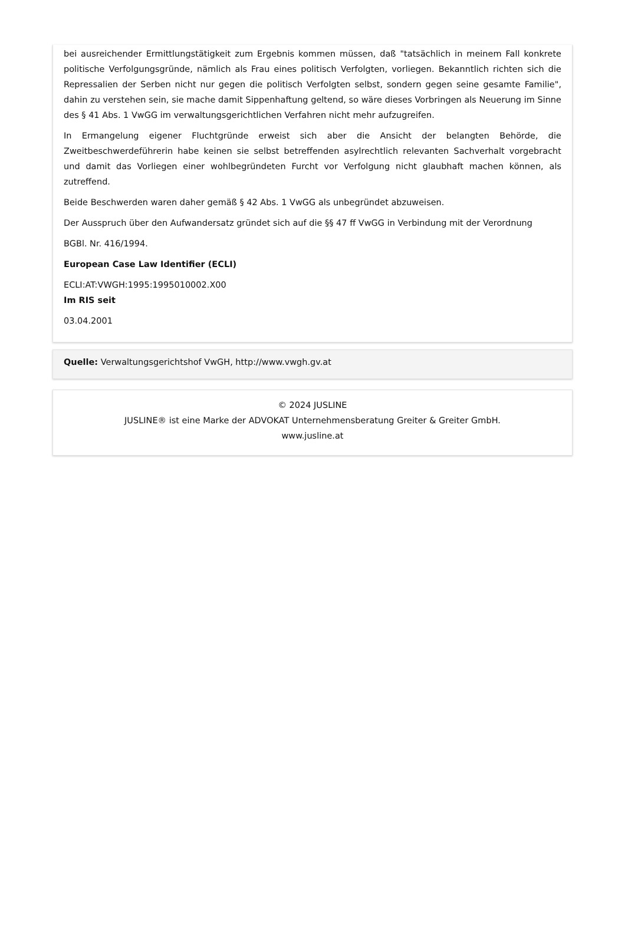bei ausreichender Ermittlungstätigkeit zum Ergebnis kommen müssen, daß "tatsächlich in meinem Fall konkrete politische Verfolgungsgründe, nämlich als Frau eines politisch Verfolgten, vorliegen. Bekanntlich richten sich die Repressalien der Serben nicht nur gegen die politisch Verfolgten selbst, sondern gegen seine gesamte Familie", dahin zu verstehen sein, sie mache damit Sippenhaftung geltend, so wäre dieses Vorbringen als Neuerung im Sinne des § 41 Abs. 1 VwGG im verwaltungsgerichtlichen Verfahren nicht mehr aufzugreifen.
In Ermangelung eigener Fluchtgründe erweist sich aber die Ansicht der belangten Behörde, die Zweitbeschwerdeführerin habe keinen sie selbst betreffenden asylrechtlich relevanten Sachverhalt vorgebracht und damit das Vorliegen einer wohlbegründeten Furcht vor Verfolgung nicht glaubhaft machen können, als zutreffend.
Beide Beschwerden waren daher gemäß § 42 Abs. 1 VwGG als unbegründet abzuweisen.
Der Ausspruch über den Aufwandersatz gründet sich auf die §§ 47 ff VwGG in Verbindung mit der Verordnung
BGBl. Nr. 416/1994.
European Case Law Identifier (ECLI)
ECLI:AT:VWGH:1995:1995010002.X00
Im RIS seit
03.04.2001
Quelle: Verwaltungsgerichtshof VwGH, http://www.vwgh.gv.at
© 2024 JUSLINE
JUSLINE® ist eine Marke der ADVOKAT Unternehmensberatung Greiter & Greiter GmbH.
www.jusline.at